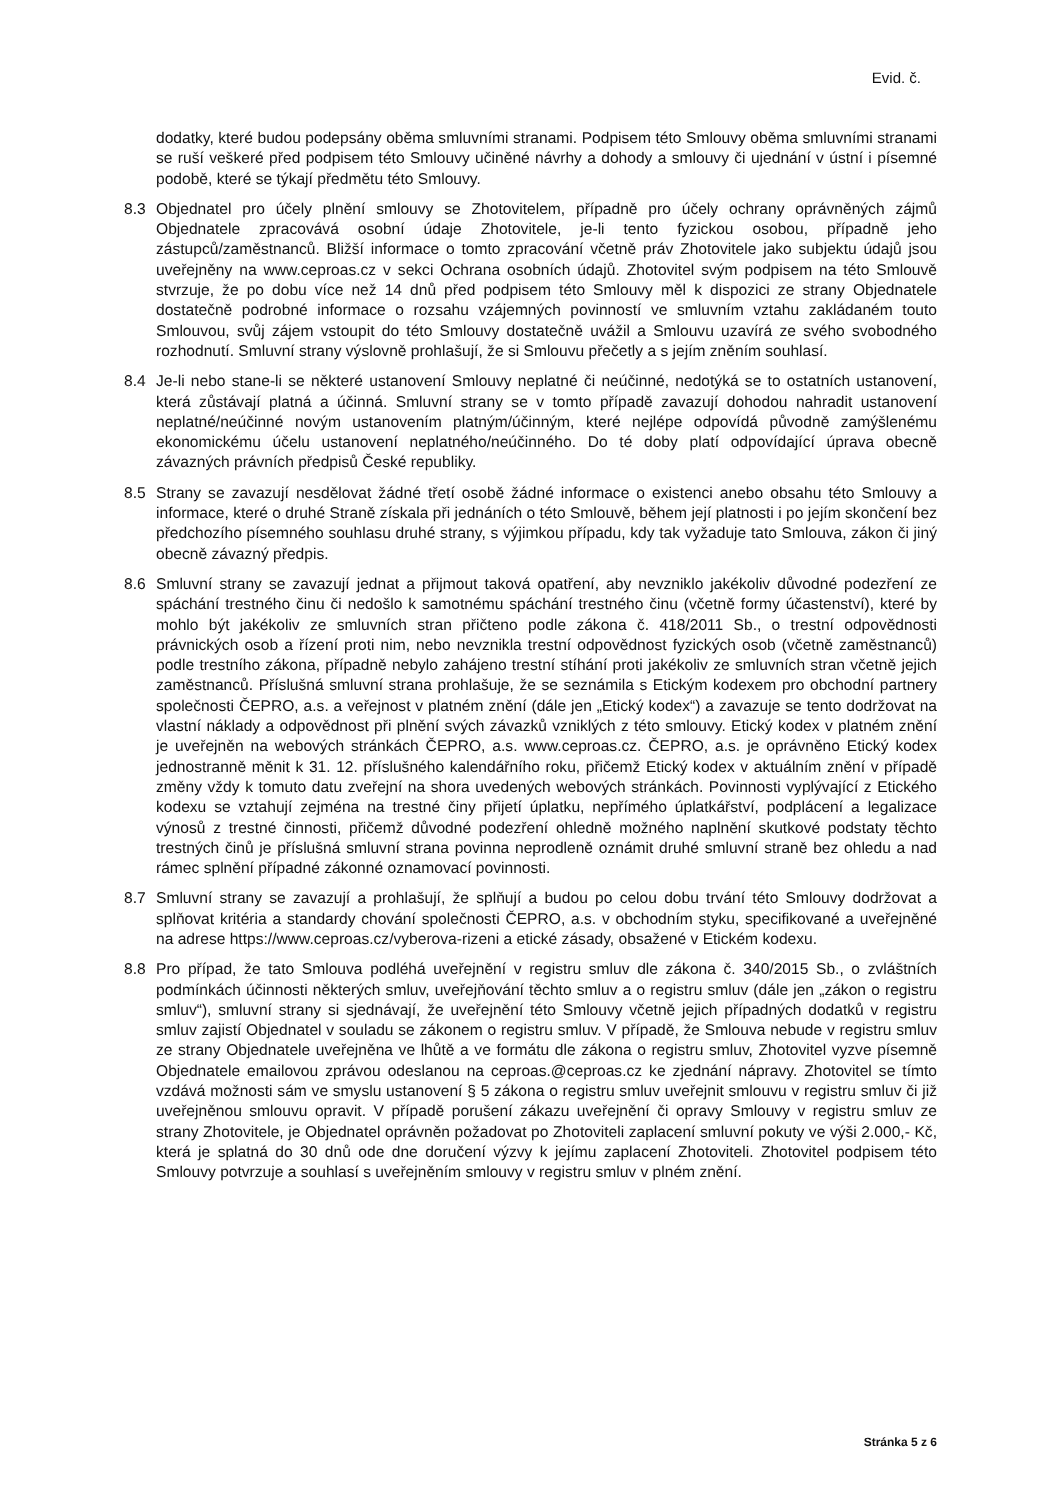Evid. č.
dodatky, které budou podepsány oběma smluvními stranami. Podpisem této Smlouvy oběma smluvními stranami se ruší veškeré před podpisem této Smlouvy učiněné návrhy a dohody a smlouvy či ujednání v ústní i písemné podobě, které se týkají předmětu této Smlouvy.
8.3 Objednatel pro účely plnění smlouvy se Zhotovitelem, případně pro účely ochrany oprávněných zájmů Objednatele zpracovává osobní údaje Zhotovitele, je-li tento fyzickou osobou, případně jeho zástupců/zaměstnanců. Bližší informace o tomto zpracování včetně práv Zhotovitele jako subjektu údajů jsou uveřejněny na www.ceproas.cz v sekci Ochrana osobních údajů. Zhotovitel svým podpisem na této Smlouvě stvrzuje, že po dobu více než 14 dnů před podpisem této Smlouvy měl k dispozici ze strany Objednatele dostatečně podrobné informace o rozsahu vzájemných povinností ve smluvním vztahu zakládaném touto Smlouvou, svůj zájem vstoupit do této Smlouvy dostatečně uvážil a Smlouvu uzavírá ze svého svobodného rozhodnutí. Smluvní strany výslovně prohlašují, že si Smlouvu přečetly a s jejím zněním souhlasí.
8.4 Je-li nebo stane-li se některé ustanovení Smlouvy neplatné či neúčinné, nedotýká se to ostatních ustanovení, která zůstávají platná a účinná. Smluvní strany se v tomto případě zavazují dohodou nahradit ustanovení neplatné/neúčinné novým ustanovením platným/účinným, které nejlépe odpovídá původně zamýšlenému ekonomickému účelu ustanovení neplatného/neúčinného. Do té doby platí odpovídající úprava obecně závazných právních předpisů České republiky.
8.5 Strany se zavazují nesdělovat žádné třetí osobě žádné informace o existenci anebo obsahu této Smlouvy a informace, které o druhé Straně získala při jednáních o této Smlouvě, během její platnosti i po jejím skončení bez předchozího písemného souhlasu druhé strany, s výjimkou případu, kdy tak vyžaduje tato Smlouva, zákon či jiný obecně závazný předpis.
8.6 Smluvní strany se zavazují jednat a přijmout taková opatření, aby nevzniklo jakékoliv důvodné podezření ze spáchání trestného činu či nedošlo k samotnému spáchání trestného činu (včetně formy účastenství), které by mohlo být jakékoliv ze smluvních stran přičteno podle zákona č. 418/2011 Sb., o trestní odpovědnosti právnických osob a řízení proti nim, nebo nevznikla trestní odpovědnost fyzických osob (včetně zaměstnanců) podle trestního zákona, případně nebylo zahájeno trestní stíhání proti jakékoliv ze smluvních stran včetně jejich zaměstnanců. Příslušná smluvní strana prohlašuje, že se seznámila s Etickým kodexem pro obchodní partnery společnosti ČEPRO, a.s. a veřejnost v platném znění (dále jen „Etický kodex“) a zavazuje se tento dodržovat na vlastní náklady a odpovědnost při plnění svých závazků vzniklých z této smlouvy. Etický kodex v platném znění je uveřejněn na webových stránkách ČEPRO, a.s. www.ceproas.cz. ČEPRO, a.s. je oprávněno Etický kodex jednostranně měnit k 31. 12. příslušného kalendářního roku, přičemž Etický kodex v aktuálním znění v případě změny vždy k tomuto datu zveřejní na shora uvedených webových stránkách. Povinnosti vyplývající z Etického kodexu se vztahují zejména na trestné činy přijetí úplatku, nepřímého úplatkářství, podplácení a legalizace výnosů z trestné činnosti, přičemž důvodné podezření ohledně možného naplnění skutkové podstaty těchto trestných činů je příslušná smluvní strana povinna neprodleně oznámit druhé smluvní straně bez ohledu a nad rámec splnění případné zákonné oznamovací povinnosti.
8.7 Smluvní strany se zavazují a prohlašují, že splňují a budou po celou dobu trvání této Smlouvy dodržovat a splňovat kritéria a standardy chování společnosti ČEPRO, a.s. v obchodním styku, specifikované a uveřejněné na adrese https://www.ceproas.cz/vyberova-rizeni a etické zásady, obsažené v Etickém kodexu.
8.8 Pro případ, že tato Smlouva podléhá uveřejnění v registru smluv dle zákona č. 340/2015 Sb., o zvláštních podmínkách účinnosti některých smluv, uveřejňování těchto smluv a o registru smluv (dále jen „zákon o registru smluv“), smluvní strany si sjednávají, že uveřejnění této Smlouvy včetně jejich případných dodatků v registru smluv zajistí Objednatel v souladu se zákonem o registru smluv. V případě, že Smlouva nebude v registru smluv ze strany Objednatele uveřejněna ve lhůtě a ve formátu dle zákona o registru smluv, Zhotovitel vyzve písemně Objednatele emailovou zprávou odeslanou na ceproas.@ceproas.cz ke zjednání nápravy. Zhotovitel se tímto vzdává možnosti sám ve smyslu ustanovení § 5 zákona o registru smluv uveřejnit smlouvu v registru smluv či již uveřejněnou smlouvu opravit. V případě porušení zákazu uveřejnění či opravy Smlouvy v registru smluv ze strany Zhotovitele, je Objednatel oprávněn požadovat po Zhotoviteli zaplacení smluvní pokuty ve výši 2.000,- Kč, která je splatná do 30 dnů ode dne doručení výzvy k jejímu zaplacení Zhotoviteli. Zhotovitel podpisem této Smlouvy potvrzuje a souhlasí s uveřejněním smlouvy v registru smluv v plném znění.
Stránka 5 z 6